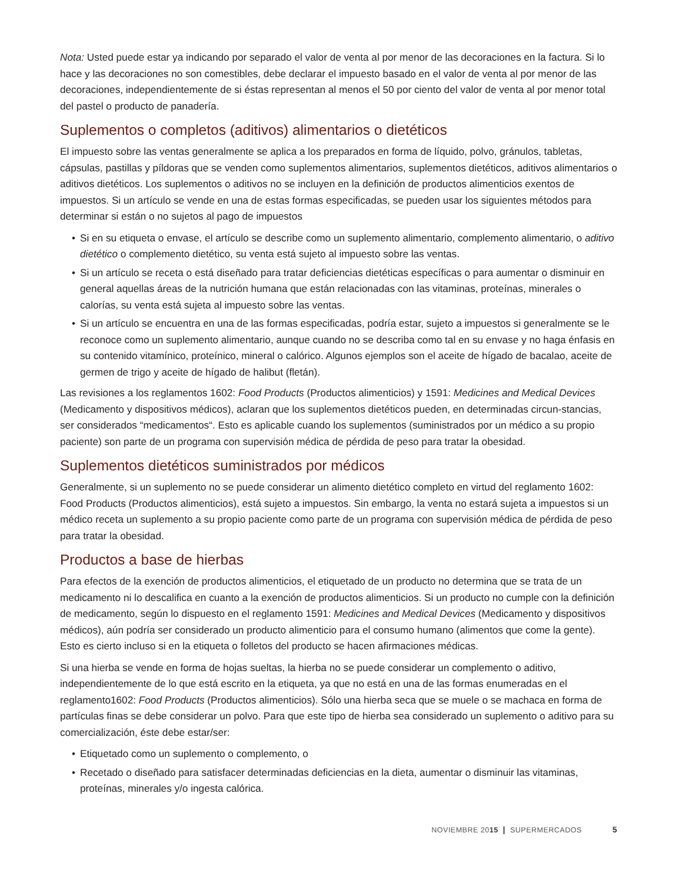Nota: Usted puede estar ya indicando por separado el valor de venta al por menor de las decoraciones en la factura. Si lo hace y las decoraciones no son comestibles, debe declarar el impuesto basado en el valor de venta al por menor de las decoraciones, independientemente de si éstas representan al menos el 50 por ciento del valor de venta al por menor total del pastel o producto de panadería.
Suplementos o completos (aditivos) alimentarios o dietéticos
El impuesto sobre las ventas generalmente se aplica a los preparados en forma de líquido, polvo, gránulos, tabletas, cápsulas, pastillas y píldoras que se venden como suplementos alimentarios, suplementos dietéticos, aditivos alimentarios o aditivos dietéticos. Los suplementos o aditivos no se incluyen en la definición de productos alimenticios exentos de impuestos. Si un artículo se vende en una de estas formas especificadas, se pueden usar los siguientes métodos para determinar si están o no sujetos al pago de impuestos
• Si en su etiqueta o envase, el artículo se describe como un suplemento alimentario, complemento alimentario, o aditivo dietético o complemento dietético, su venta está sujeto al impuesto sobre las ventas.
• Si un artículo se receta o está diseñado para tratar deficiencias dietéticas específicas o para aumentar o disminuir en general aquellas áreas de la nutrición humana que están relacionadas con las vitaminas, proteínas, minerales o calorías, su venta está sujeta al impuesto sobre las ventas.
• Si un artículo se encuentra en una de las formas especificadas, podría estar, sujeto a impuestos si generalmente se le reconoce como un suplemento alimentario, aunque cuando no se describa como tal en su envase y no haga énfasis en su contenido vitamínico, proteínico, mineral o calórico. Algunos ejemplos son el aceite de hígado de bacalao, aceite de germen de trigo y aceite de hígado de halibut (fletán).
Las revisiones a los reglamentos 1602: Food Products (Productos alimenticios) y 1591: Medicines and Medical Devices (Medicamento y dispositivos médicos), aclaran que los suplementos dietéticos pueden, en determinadas circun-stancias, ser considerados “medicamentos“. Esto es aplicable cuando los suplementos (suministrados por un médico a su propio paciente) son parte de un programa con supervisión médica de pérdida de peso para tratar la obesidad.
Suplementos dietéticos suministrados por médicos
Generalmente, si un suplemento no se puede considerar un alimento dietético completo en virtud del reglamento 1602: Food Products (Productos alimenticios), está sujeto a impuestos. Sin embargo, la venta no estará sujeta a impuestos si un médico receta un suplemento a su propio paciente como parte de un programa con supervisión médica de pérdida de peso para tratar la obesidad.
Productos a base de hierbas
Para efectos de la exención de productos alimenticios, el etiquetado de un producto no determina que se trata de un medicamento ni lo descalifica en cuanto a la exención de productos alimenticios. Si un producto no cumple con la definición de medicamento, según lo dispuesto en el reglamento 1591: Medicines and Medical Devices (Medicamento y dispositivos médicos), aún podría ser considerado un producto alimenticio para el consumo humano (alimentos que come la gente). Esto es cierto incluso si en la etiqueta o folletos del producto se hacen afirmaciones médicas.
Si una hierba se vende en forma de hojas sueltas, la hierba no se puede considerar un complemento o aditivo, independientemente de lo que está escrito en la etiqueta, ya que no está en una de las formas enumeradas en el reglamento1602: Food Products (Productos alimenticios). Sólo una hierba seca que se muele o se machaca en forma de partículas finas se debe considerar un polvo. Para que este tipo de hierba sea considerado un suplemento o aditivo para su comercialización, éste debe estar/ser:
• Etiquetado como un suplemento o complemento, o
• Recetado o diseñado para satisfacer determinadas deficiencias en la dieta, aumentar o disminuir las vitaminas, proteínas, minerales y/o ingesta calórica.
NOVIEMBRE 20 15 | SUPERMERCADOS 5